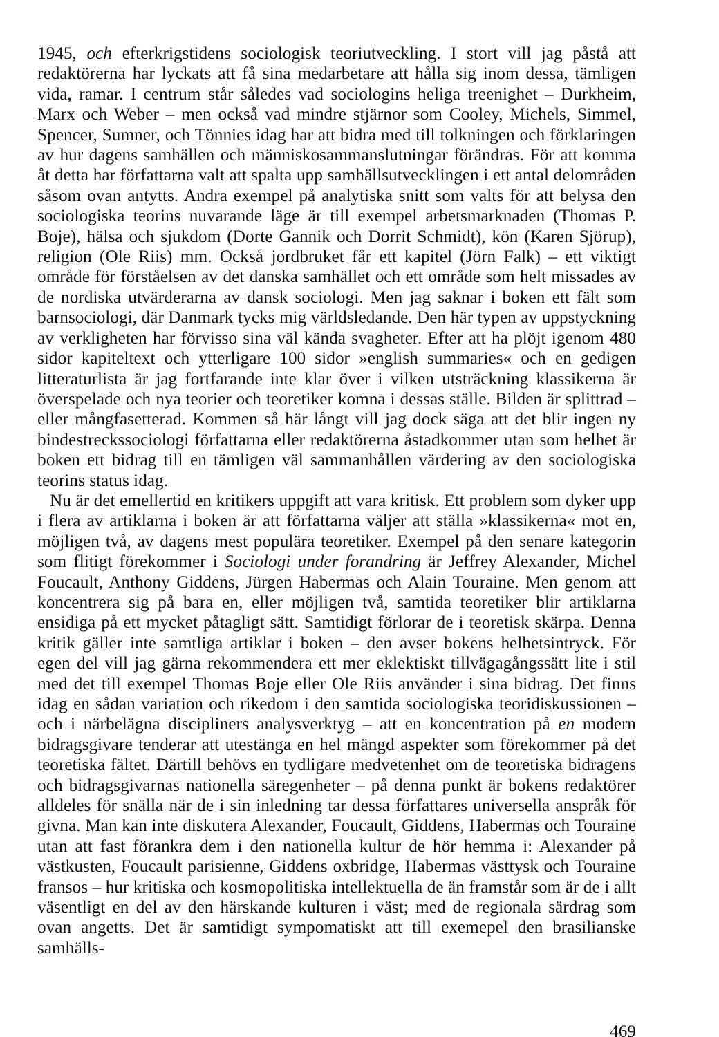1945, och efterkrigstidens sociologisk teoriutveckling. I stort vill jag påstå att redaktörerna har lyckats att få sina medarbetare att hålla sig inom dessa, tämligen vida, ramar. I centrum står således vad sociologins heliga treenighet – Durkheim, Marx och Weber – men också vad mindre stjärnor som Cooley, Michels, Simmel, Spencer, Sumner, och Tönnies idag har att bidra med till tolkningen och förklaringen av hur dagens samhällen och människosammanslutningar förändras. För att komma åt detta har författarna valt att spalta upp samhällsutvecklingen i ett antal delområden såsom ovan antytts. Andra exempel på analytiska snitt som valts för att belysa den sociologiska teorins nuvarande läge är till exempel arbetsmarknaden (Thomas P. Boje), hälsa och sjukdom (Dorte Gannik och Dorrit Schmidt), kön (Karen Sjörup), religion (Ole Riis) mm. Också jordbruket får ett kapitel (Jörn Falk) – ett viktigt område för förståelsen av det danska samhället och ett område som helt missades av de nordiska utvärderarna av dansk sociologi. Men jag saknar i boken ett fält som barnsociologi, där Danmark tycks mig världsledande. Den här typen av uppstyckning av verkligheten har förvisso sina väl kända svagheter. Efter att ha plöjt igenom 480 sidor kapiteltext och ytterligare 100 sidor »english summaries« och en gedigen litteraturlista är jag fortfarande inte klar över i vilken utsträckning klassikerna är överspelade och nya teorier och teoretiker komna i dessas ställe. Bilden är splittrad – eller mångfasetterad. Kommen så här långt vill jag dock säga att det blir ingen ny bindestreckssociologi författarna eller redaktörerna åstadkommer utan som helhet är boken ett bidrag till en tämligen väl sammanhållen värdering av den sociologiska teorins status idag.
Nu är det emellertid en kritikers uppgift att vara kritisk. Ett problem som dyker upp i flera av artiklarna i boken är att författarna väljer att ställa »klassikerna« mot en, möjligen två, av dagens mest populära teoretiker. Exempel på den senare kategorin som flitigt förekommer i Sociologi under forandring är Jeffrey Alexander, Michel Foucault, Anthony Giddens, Jürgen Habermas och Alain Touraine. Men genom att koncentrera sig på bara en, eller möjligen två, samtida teoretiker blir artiklarna ensidiga på ett mycket påtagligt sätt. Samtidigt förlorar de i teoretisk skärpa. Denna kritik gäller inte samtliga artiklar i boken – den avser bokens helhetsintryck. För egen del vill jag gärna rekommendera ett mer eklektiskt tillvägagångssätt lite i stil med det till exempel Thomas Boje eller Ole Riis använder i sina bidrag. Det finns idag en sådan variation och rikedom i den samtida sociologiska teoridiskussionen – och i närbelägna discipliners analysverktyg – att en koncentration på en modern bidragsgivare tenderar att utestänga en hel mängd aspekter som förekommer på det teoretiska fältet. Därtill behövs en tydligare medvetenhet om de teoretiska bidragens och bidragsgivarnas nationella säregenheter – på denna punkt är bokens redaktörer alldeles för snälla när de i sin inledning tar dessa författares universella anspråk för givna. Man kan inte diskutera Alexander, Foucault, Giddens, Habermas och Touraine utan att fast förankra dem i den nationella kultur de hör hemma i: Alexander på västkusten, Foucault parisienne, Giddens oxbridge, Habermas västtysk och Touraine fransos – hur kritiska och kosmopolitiska intellektuella de än framstår som är de i allt väsentligt en del av den härskande kulturen i väst; med de regionala särdrag som ovan angetts. Det är samtidigt sympomatiskt att till exemepel den brasilianske samhälls-
469